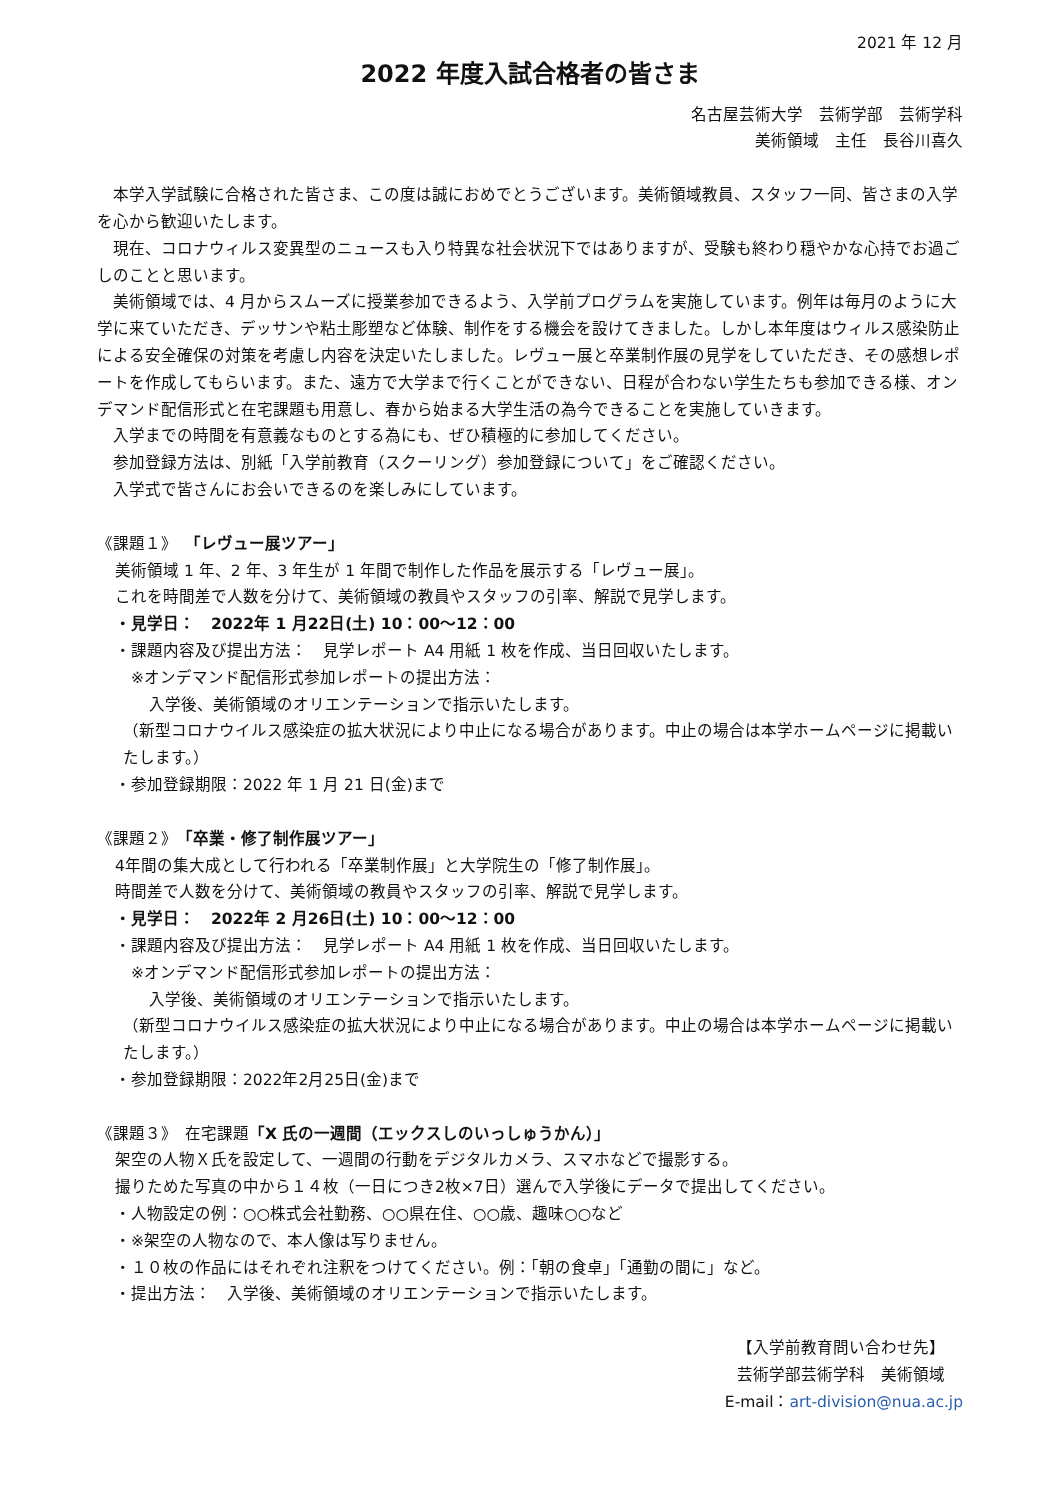2021 年 12 月
2022 年度入試合格者の皆さま
名古屋芸術大学　芸術学部　芸術学科
美術領域　主任　長谷川喜久
　本学入学試験に合格された皆さま、この度は誠におめでとうございます。美術領域教員、スタッフ一同、皆さまの入学を心から歓迎いたします。
　現在、コロナウィルス変異型のニュースも入り特異な社会状況下ではありますが、受験も終わり穏やかな心持でお過ごしのことと思います。
　美術領域では、4 月からスムーズに授業参加できるよう、入学前プログラムを実施しています。例年は毎月のように大学に来ていただき、デッサンや粘土彫塑など体験、制作をする機会を設けてきました。しかし本年度はウィルス感染防止による安全確保の対策を考慮し内容を決定いたしました。レヴュー展と卒業制作展の見学をしていただき、その感想レポートを作成してもらいます。また、遠方で大学まで行くことができない、日程が合わない学生たちも参加できる様、オンデマンド配信形式と在宅課題も用意し、春から始まる大学生活の為今できることを実施していきます。
　入学までの時間を有意義なものとする為にも、ぜひ積極的に参加してください。
　参加登録方法は、別紙「入学前教育（スクーリング）参加登録について」をご確認ください。
　入学式で皆さんにお会いできるのを楽しみにしています。
《課題１》　「レヴュー展ツアー」
美術領域 1 年、2 年、3 年生が 1 年間で制作した作品を展示する「レヴュー展」。
これを時間差で人数を分けて、美術領域の教員やスタッフの引率、解説で見学します。
・見学日：　2022年 1 月22日(土) 10：00～12：00
・課題内容及び提出方法：　見学レポート A4 用紙 1 枚を作成、当日回収いたします。
※オンデマンド配信形式参加レポートの提出方法：
入学後、美術領域のオリエンテーションで指示いたします。
（新型コロナウイルス感染症の拡大状況により中止になる場合があります。中止の場合は本学ホームページに掲載いたします。）
・参加登録期限：2022 年 1 月 21 日(金)まで
《課題２》　「卒業・修了制作展ツアー」
4年間の集大成として行われる「卒業制作展」と大学院生の「修了制作展」。
時間差で人数を分けて、美術領域の教員やスタッフの引率、解説で見学します。
・見学日：　2022年 2 月26日(土) 10：00～12：00
・課題内容及び提出方法：　見学レポート A4 用紙 1 枚を作成、当日回収いたします。
※オンデマンド配信形式参加レポートの提出方法：
入学後、美術領域のオリエンテーションで指示いたします。
（新型コロナウイルス感染症の拡大状況により中止になる場合があります。中止の場合は本学ホームページに掲載いたします。）
・参加登録期限：2022年2月25日(金)まで
《課題３》　在宅課題「X 氏の一週間（エックスしのいっしゅうかん）」
架空の人物Ｘ氏を設定して、一週間の行動をデジタルカメラ、スマホなどで撮影する。
撮りためた写真の中から１４枚（一日につき2枚×7日）選んで入学後にデータで提出してください。
・人物設定の例：○○株式会社勤務、○○県在住、○○歳、趣味○○など
・※架空の人物なので、本人像は写りません。
・１０枚の作品にはそれぞれ注釈をつけてください。例：「朝の食卓」「通勤の間に」など。
・提出方法：　入学後、美術領域のオリエンテーションで指示いたします。
【入学前教育問い合わせ先】
芸術学部芸術学科　美術領域
E-mail：art-division@nua.ac.jp